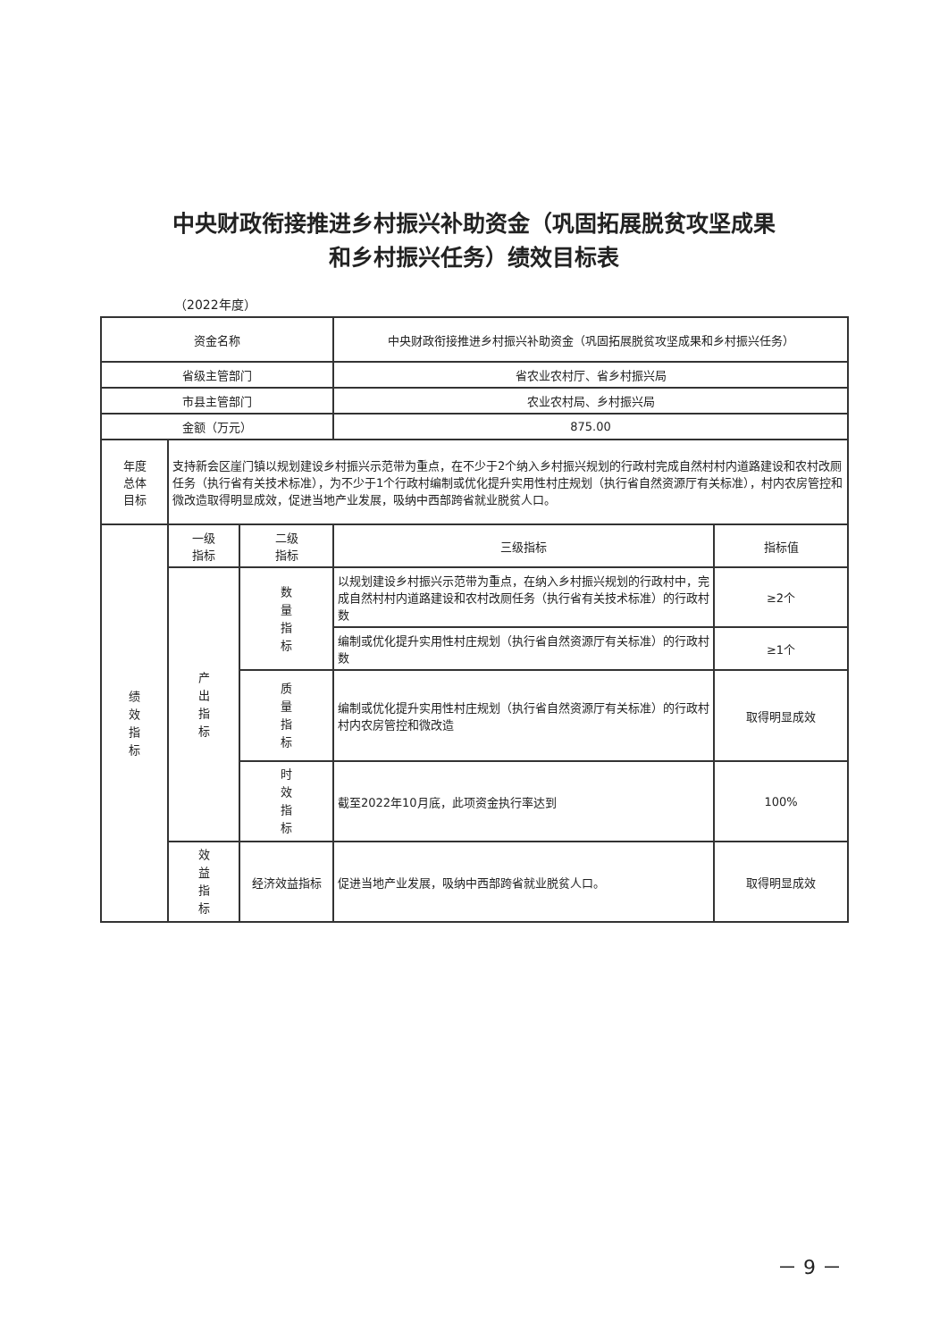中央财政衔接推进乡村振兴补助资金（巩固拓展脱贫攻坚成果
和乡村振兴任务）绩效目标表
（2022年度）
| 资金名称 | | | 中央财政衔接推进乡村振兴补助资金（巩固拓展脱贫攻坚成果和乡村振兴任务） | |
| 省级主管部门 | | | 省农业农村厅、省乡村振兴局 | |
| 市县主管部门 | | | 农业农村局、乡村振兴局 | |
| 金额（万元） | | | 875.00 | |
| 年度 总体 目标 | 支持新会区崖门镇以规划建设乡村振兴示范带为重点，在不少于2个纳入乡村振兴规划的行政村完成自然村村内道路建设和农村改厕任务（执行省有关技术标准），为不少于1个行政村编制或优化提升实用性村庄规划（执行省自然资源厅有关标准），村内农房管控和微改造取得明显成效，促进当地产业发展，吸纳中西部跨省就业脱贫人口。 | | | |
| 绩效指标 | 一级 指标 | 二级 指标 | 三级指标 | 指标值 |
| | 产出指标 | 数量指标 | 以规划建设乡村振兴示范带为重点，在纳入乡村振兴规划的行政村中，完成自然村村内道路建设和农村改厕任务（执行省有关技术标准）的行政村数 | ≥2个 |
| | | | 编制或优化提升实用性村庄规划（执行省自然资源厅有关标准）的行政村数 | ≥1个 |
| | | 质量指标 | 编制或优化提升实用性村庄规划（执行省自然资源厅有关标准）的行政村村内农房管控和微改造 | 取得明显成效 |
| | | 时效指标 | 截至2022年10月底，此项资金执行率达到 | 100% |
| | 效益指标 | 经济效益指标 | 促进当地产业发展，吸纳中西部跨省就业脱贫人口。 | 取得明显成效 |
－ 9 －